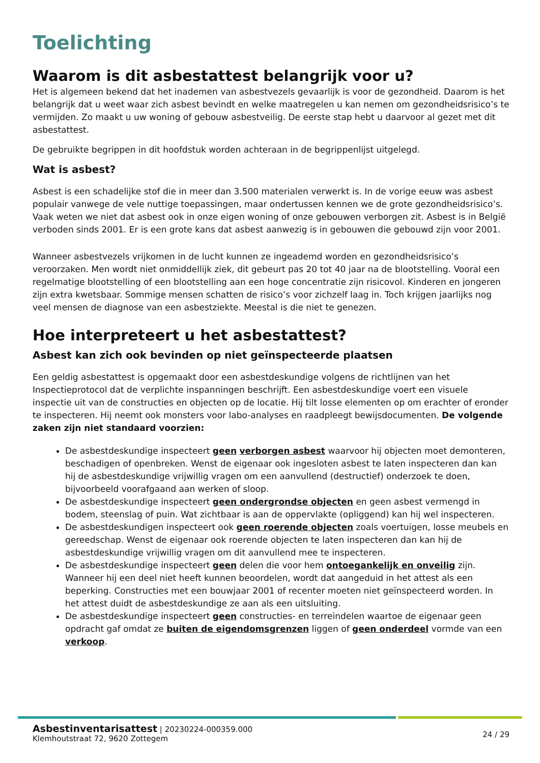Toelichting
Waarom is dit asbestattest belangrijk voor u?
Het is algemeen bekend dat het inademen van asbestvezels gevaarlijk is voor de gezondheid. Daarom is het belangrijk dat u weet waar zich asbest bevindt en welke maatregelen u kan nemen om gezondheidsrisico’s te vermijden. Zo maakt u uw woning of gebouw asbestveilig. De eerste stap hebt u daarvoor al gezet met dit asbestattest.
De gebruikte begrippen in dit hoofdstuk worden achteraan in de begrippenlijst uitgelegd.
Wat is asbest?
Asbest is een schadelijke stof die in meer dan 3.500 materialen verwerkt is. In de vorige eeuw was asbest populair vanwege de vele nuttige toepassingen, maar ondertussen kennen we de grote gezondheidsrisico’s. Vaak weten we niet dat asbest ook in onze eigen woning of onze gebouwen verborgen zit. Asbest is in België verboden sinds 2001. Er is een grote kans dat asbest aanwezig is in gebouwen die gebouwd zijn voor 2001.
Wanneer asbestvezels vrijkomen in de lucht kunnen ze ingeademd worden en gezondheidsrisico’s veroorzaken. Men wordt niet onmiddellijk ziek, dit gebeurt pas 20 tot 40 jaar na de blootstelling. Vooral een regelmatige blootstelling of een blootstelling aan een hoge concentratie zijn risicovol. Kinderen en jongeren zijn extra kwetsbaar. Sommige mensen schatten de risico’s voor zichzelf laag in. Toch krijgen jaarlijks nog veel mensen de diagnose van een asbestziekte. Meestal is die niet te genezen.
Hoe interpreteert u het asbestattest?
Asbest kan zich ook bevinden op niet geïnspecteerde plaatsen
Een geldig asbestattest is opgemaakt door een asbestdeskundige volgens de richtlijnen van het Inspectieprotocol dat de verplichte inspanningen beschrijft. Een asbestdeskundige voert een visuele inspectie uit van de constructies en objecten op de locatie. Hij tilt losse elementen op om erachter of eronder te inspecteren. Hij neemt ook monsters voor labo-analyses en raadpleegt bewijsdocumenten. De volgende zaken zijn niet standaard voorzien:
De asbestdeskundige inspecteert geen verborgen asbest waarvoor hij objecten moet demonteren, beschadigen of openbreken. Wenst de eigenaar ook ingesloten asbest te laten inspecteren dan kan hij de asbestdeskundige vrijwillig vragen om een aanvullend (destructief) onderzoek te doen, bijvoorbeeld voorafgaand aan werken of sloop.
De asbestdeskundige inspecteert geen ondergrondse objecten en geen asbest vermengd in bodem, steenslag of puin. Wat zichtbaar is aan de oppervlakte (opliggend) kan hij wel inspecteren.
De asbestdeskundigen inspecteert ook geen roerende objecten zoals voertuigen, losse meubels en gereedschap. Wenst de eigenaar ook roerende objecten te laten inspecteren dan kan hij de asbestdeskundige vrijwillig vragen om dit aanvullend mee te inspecteren.
De asbestdeskundige inspecteert geen delen die voor hem ontoegankelijk en onveilig zijn. Wanneer hij een deel niet heeft kunnen beoordelen, wordt dat aangeduid in het attest als een beperking. Constructies met een bouwjaar 2001 of recenter moeten niet geïnspecteerd worden. In het attest duidt de asbestdeskundige ze aan als een uitsluiting.
De asbestdeskundige inspecteert geen constructies- en terreindelen waartoe de eigenaar geen opdracht gaf omdat ze buiten de eigendomsgrenzen liggen of geen onderdeel vormde van een verkoop.
Asbestinventarisattest | 20230224-000359.000
Klemhoutstraat 72, 9620 Zottegem
24 / 29